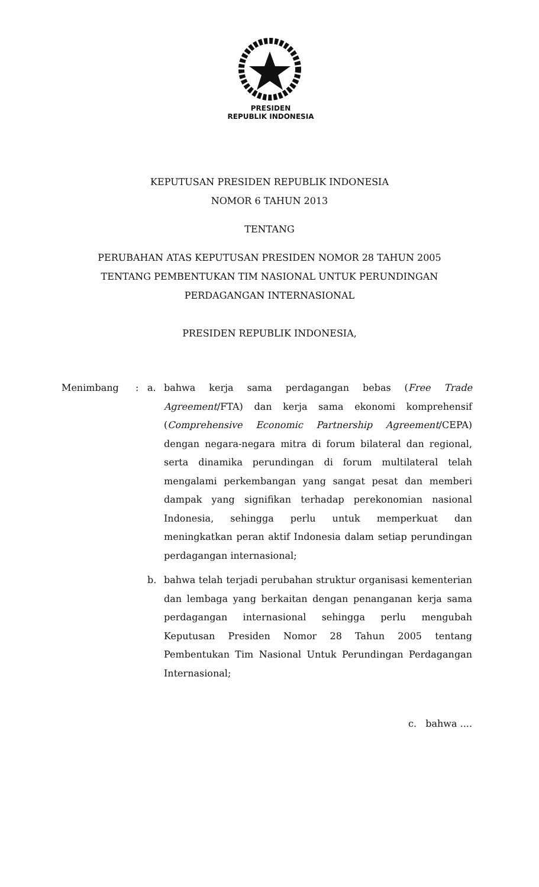PRESIDEN
REPUBLIK INDONESIA
KEPUTUSAN PRESIDEN REPUBLIK INDONESIA
NOMOR 6 TAHUN 2013
TENTANG
PERUBAHAN ATAS KEPUTUSAN PRESIDEN NOMOR 28 TAHUN 2005
TENTANG PEMBENTUKAN TIM NASIONAL UNTUK PERUNDINGAN
PERDAGANGAN INTERNASIONAL
PRESIDEN REPUBLIK INDONESIA,
| Menimbang | : | a. | bahwa kerja sama perdagangan bebas ( Free Trade Agreement /FTA) dan kerja sama ekonomi komprehensif ( Comprehensive Economic Partnership Agreement /CEPA) dengan negara-negara mitra di forum bilateral dan regional, serta dinamika perundingan di forum multilateral telah mengalami perkembangan yang sangat pesat dan memberi dampak yang signifikan terhadap perekonomian nasional Indonesia, sehingga perlu untuk memperkuat dan meningkatkan peran aktif Indonesia dalam setiap perundingan perdagangan internasional; |
| | | b. | bahwa telah terjadi perubahan struktur organisasi kementerian dan lembaga yang berkaitan dengan penanganan kerja sama perdagangan internasional sehingga perlu mengubah Keputusan Presiden Nomor 28 Tahun 2005 tentang Pembentukan Tim Nasional Untuk Perundingan Perdagangan Internasional; |
c. bahwa ....